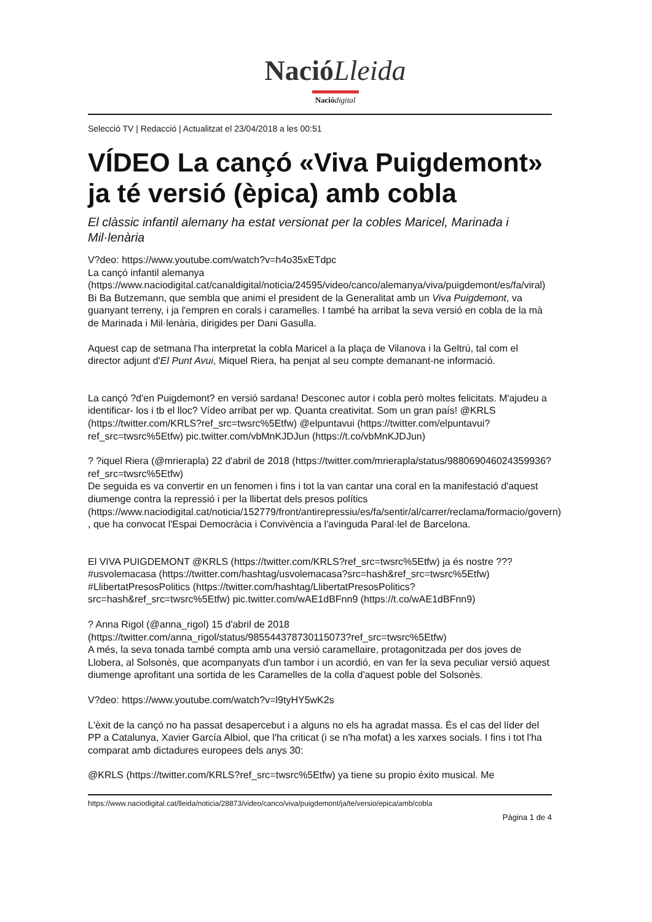NacióLleida
Nació digital
Selecció TV | Redacció | Actualitzat el 23/04/2018 a les 00:51
VÍDEO La cançó «Viva Puigdemont» ja té versió (èpica) amb cobla
El clàssic infantil alemany ha estat versionat per la cobles Maricel, Marinada i Mil·lenària
V?deo: https://www.youtube.com/watch?v=h4o35xETdpc
La cançó infantil alemanya (https://www.naciodigital.cat/canaldigital/noticia/24595/video/canco/alemanya/viva/puigdemont/es/fa/viral) Bi Ba Butzemann, que sembla que animi el president de la Generalitat amb un Viva Puigdemont, va guanyant terreny, i ja l'empren en corals i caramelles. I també ha arribat la seva versió en cobla de la mà de Marinada i Mil·lenària, dirigides per Dani Gasulla.
Aquest cap de setmana l'ha interpretat la cobla Maricel a la plaça de Vilanova i la Geltrú, tal com el director adjunt d'El Punt Avui, Miquel Riera, ha penjat al seu compte demanant-ne informació.
La cançó ?d'en Puigdemont? en versió sardana! Desconec autor i cobla però moltes felicitats. M'ajudeu a identificar- los i tb el lloc? Vídeo arribat per wp. Quanta creativitat. Som un gran país! @KRLS (https://twitter.com/KRLS?ref_src=twsrc%5Etfw) @elpuntavui (https://twitter.com/elpuntavui?ref_src=twsrc%5Etfw) pic.twitter.com/vbMnKJDJun (https://t.co/vbMnKJDJun)
? ?iquel Riera (@mrierapla) 22 d'abril de 2018 (https://twitter.com/mrierapla/status/988069046024359936?ref_src=twsrc%5Etfw)
De seguida es va convertir en un fenomen i fins i tot la van cantar una coral en la manifestació d'aquest diumenge contra la repressió i per la llibertat dels presos polítics (https://www.naciodigital.cat/noticia/152779/front/antirepressiu/es/fa/sentir/al/carrer/reclama/formacio/govern) , que ha convocat l'Espai Democràcia i Convivència a l'avinguda Paral·lel de Barcelona.
El VIVA PUIGDEMONT @KRLS (https://twitter.com/KRLS?ref_src=twsrc%5Etfw) ja és nostre ??? #usvolemacasa (https://twitter.com/hashtag/usvolemacasa?src=hash&ref_src=twsrc%5Etfw) #LlibertatPresosPolitics (https://twitter.com/hashtag/LlibertatPresosPolitics?src=hash&ref_src=twsrc%5Etfw) pic.twitter.com/wAE1dBFnn9 (https://t.co/wAE1dBFnn9)
? Anna Rigol (@anna_rigol) 15 d'abril de 2018 (https://twitter.com/anna_rigol/status/985544378730115073?ref_src=twsrc%5Etfw)
A més, la seva tonada també compta amb una versió caramellaire, protagonitzada per dos joves de Llobera, al Solsonès, que acompanyats d'un tambor i un acordió, en van fer la seva peculiar versió aquest diumenge aprofitant una sortida de les Caramelles de la colla d'aquest poble del Solsonès.
V?deo: https://www.youtube.com/watch?v=l9tyHY5wK2s
L'èxit de la cançó no ha passat desapercebut i a alguns no els ha agradat massa. És el cas del líder del PP a Catalunya, Xavier García Albiol, que l'ha criticat (i se n'ha mofat) a les xarxes socials. I fins i tot l'ha comparat amb dictadures europees dels anys 30:
@KRLS (https://twitter.com/KRLS?ref_src=twsrc%5Etfw) ya tiene su propio éxito musical. Me
https://www.naciodigital.cat/lleida/noticia/28873/video/canco/viva/puigdemont/ja/te/versio/epica/amb/cobla
Pàgina 1 de 4